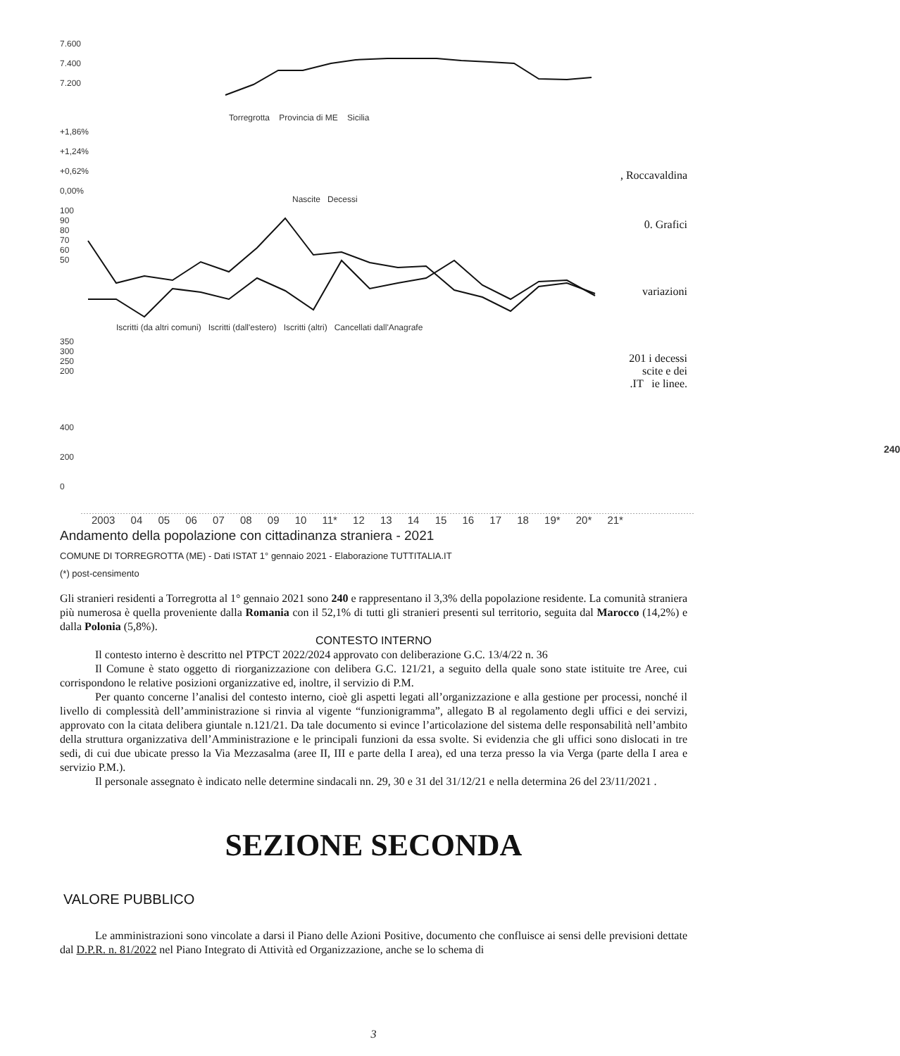7.600
7.400
7.200
Torregrotta Provincia di ME Sicilia
+1,86%
+1,24%
+0,62%
0,00%
Nascite Decessi
100
90
80
70
60
50
Iscritti (da altri comuni) Iscritti (dall'estero) Iscritti (altri) Cancellati dall'Anagrafe
350
300
250
200
400
200
0
240
2003 04 05 06 07 08 09 10 11* 12 13 14 15 16 17 18 19* 20* 21*
, Roccavaldina
0. Grafici
variazioni
201 i decessi
scite e dei
.IT ie linee.
Andamento della popolazione con cittadinanza straniera - 2021
COMUNE DI TORREGROTTA (ME) - Dati ISTAT 1° gennaio 2021 - Elaborazione TUTTITALIA.IT
(*) post-censimento
Gli stranieri residenti a Torregrotta al 1° gennaio 2021 sono 240 e rappresentano il 3,3% della popolazione residente. La comunità straniera più numerosa è quella proveniente dalla Romania con il 52,1% di tutti gli stranieri presenti sul territorio, seguita dal Marocco (14,2%) e dalla Polonia (5,8%).
CONTESTO INTERNO
Il contesto interno è descritto nel PTPCT 2022/2024 approvato con deliberazione G.C. 13/4/22 n. 36
Il Comune è stato oggetto di riorganizzazione con delibera G.C. 121/21, a seguito della quale sono state istituite tre Aree, cui corrispondono le relative posizioni organizzative ed, inoltre, il servizio di P.M.
Per quanto concerne l’analisi del contesto interno, cioè gli aspetti legati all’organizzazione e alla gestione per processi, nonché il livello di complessità dell’amministrazione si rinvia al vigente “funzionigramma”, allegato B al regolamento degli uffici e dei servizi, approvato con la citata delibera giuntale n.121/21. Da tale documento si evince l’articolazione del sistema delle responsabilità nell’ambito della struttura organizzativa dell’Amministrazione e le principali funzioni da essa svolte. Si evidenzia che gli uffici sono dislocati in tre sedi, di cui due ubicate presso la Via Mezzasalma (aree II, III e parte della I area), ed una terza presso la via Verga (parte della I area e servizio P.M.).
Il personale assegnato è indicato nelle determine sindacali nn. 29, 30 e 31 del 31/12/21 e nella determina 26 del 23/11/2021 .
SEZIONE SECONDA
VALORE PUBBLICO
Le amministrazioni sono vincolate a darsi il Piano delle Azioni Positive, documento che confluisce ai sensi delle previsioni dettate dal D.P.R. n. 81/2022 nel Piano Integrato di Attività ed Organizzazione, anche se lo schema di
3